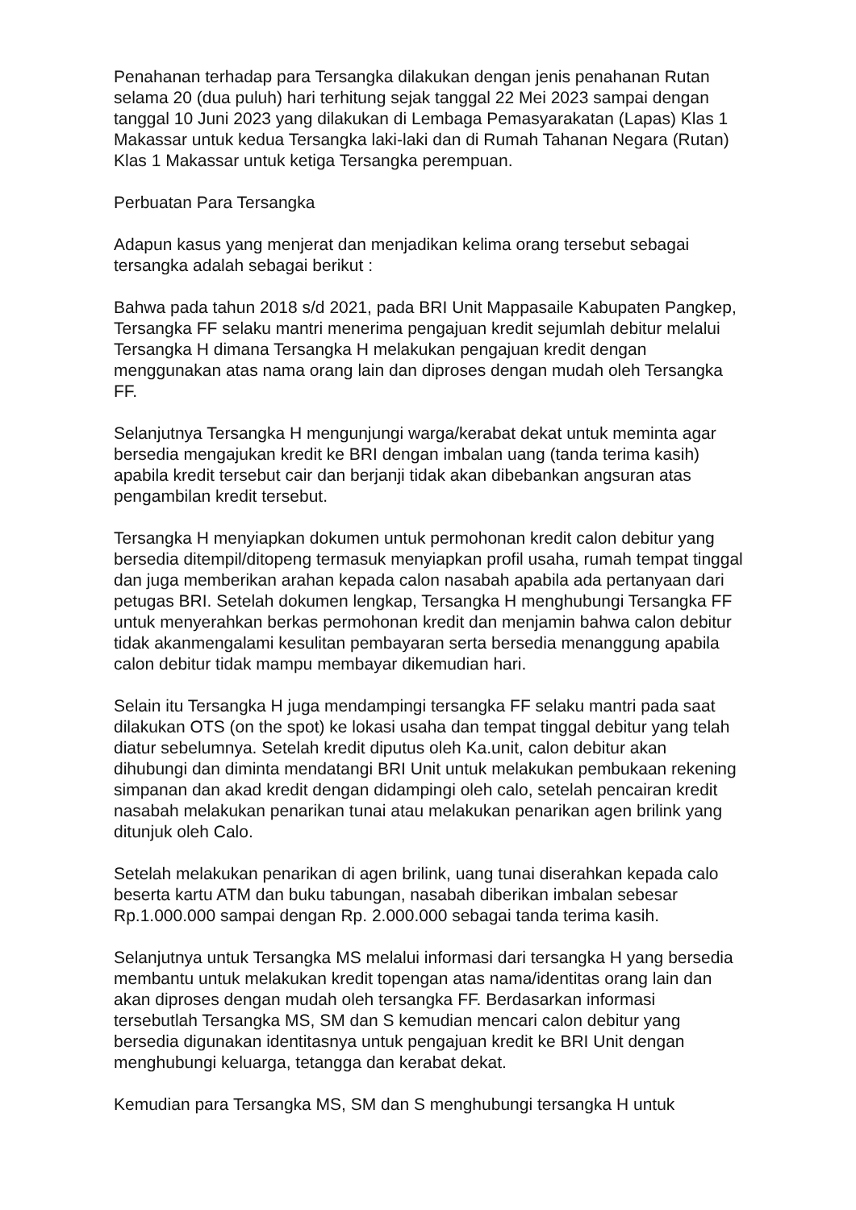Penahanan terhadap para Tersangka dilakukan dengan jenis penahanan Rutan selama 20 (dua puluh) hari terhitung sejak tanggal 22 Mei 2023 sampai dengan tanggal 10 Juni 2023 yang dilakukan di Lembaga Pemasyarakatan (Lapas) Klas 1 Makassar untuk kedua Tersangka laki-laki dan di Rumah Tahanan Negara (Rutan) Klas 1 Makassar untuk ketiga Tersangka perempuan.
Perbuatan Para Tersangka
Adapun kasus yang menjerat dan menjadikan kelima orang tersebut sebagai tersangka adalah sebagai berikut :
Bahwa pada tahun 2018 s/d 2021, pada BRI Unit Mappasaile Kabupaten Pangkep, Tersangka FF selaku mantri menerima pengajuan kredit sejumlah debitur melalui Tersangka H dimana Tersangka H melakukan pengajuan kredit dengan menggunakan atas nama orang lain dan diproses dengan mudah oleh Tersangka FF.
Selanjutnya Tersangka H mengunjungi warga/kerabat dekat untuk meminta agar bersedia mengajukan kredit ke BRI dengan imbalan uang (tanda terima kasih) apabila kredit tersebut cair dan berjanji tidak akan dibebankan angsuran atas pengambilan kredit tersebut.
Tersangka H menyiapkan dokumen untuk permohonan kredit calon debitur yang bersedia ditempil/ditopeng termasuk menyiapkan profil usaha, rumah tempat tinggal dan juga memberikan arahan kepada calon nasabah apabila ada pertanyaan dari petugas BRI. Setelah dokumen lengkap, Tersangka H menghubungi Tersangka FF untuk menyerahkan berkas permohonan kredit dan menjamin bahwa calon debitur tidak akanmengalami kesulitan pembayaran serta bersedia menanggung apabila calon debitur tidak mampu membayar dikemudian hari.
Selain itu Tersangka H juga mendampingi tersangka FF selaku mantri pada saat dilakukan OTS (on the spot) ke lokasi usaha dan tempat tinggal debitur yang telah diatur sebelumnya. Setelah kredit diputus oleh Ka.unit, calon debitur akan dihubungi dan diminta mendatangi BRI Unit untuk melakukan pembukaan rekening simpanan dan akad kredit dengan didampingi oleh calo, setelah pencairan kredit nasabah melakukan penarikan tunai atau melakukan penarikan agen brilink yang ditunjuk oleh Calo.
Setelah melakukan penarikan di agen brilink, uang tunai diserahkan kepada calo beserta kartu ATM dan buku tabungan, nasabah diberikan imbalan sebesar Rp.1.000.000 sampai dengan Rp. 2.000.000 sebagai tanda terima kasih.
Selanjutnya untuk Tersangka MS melalui informasi dari tersangka H yang bersedia membantu untuk melakukan kredit topengan atas nama/identitas orang lain dan akan diproses dengan mudah oleh tersangka FF. Berdasarkan informasi tersebutlah Tersangka MS, SM dan S kemudian mencari calon debitur yang bersedia digunakan identitasnya untuk pengajuan kredit ke BRI Unit dengan menghubungi keluarga, tetangga dan kerabat dekat.
Kemudian para Tersangka MS, SM dan S menghubungi tersangka H untuk